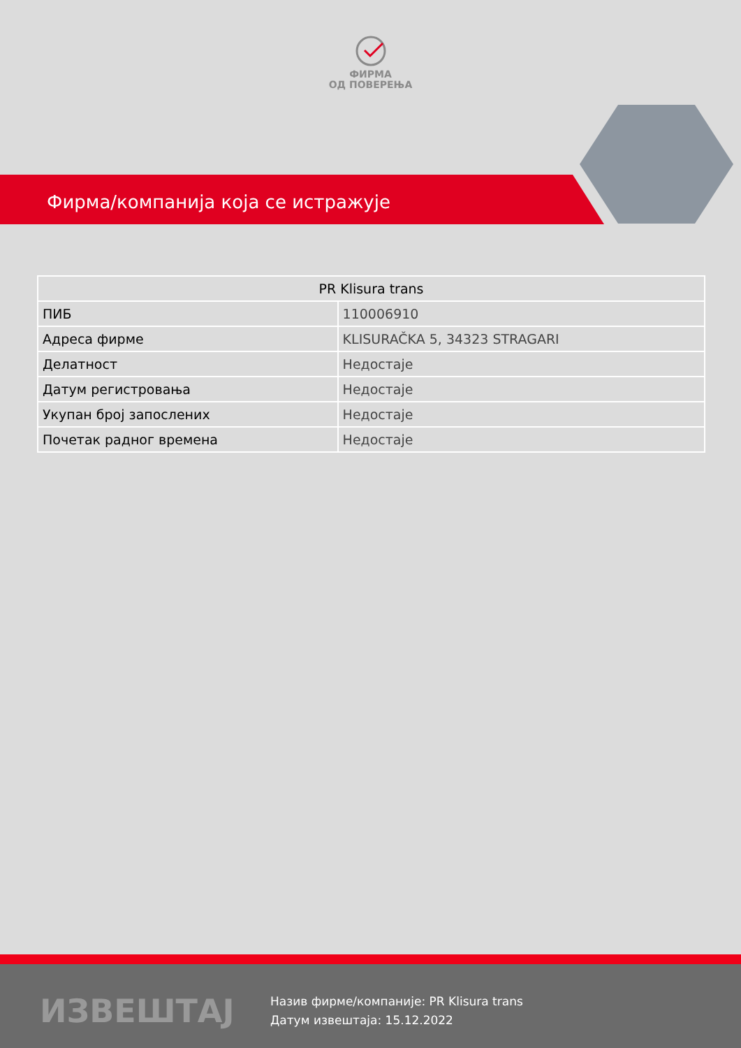ФИРМА
ОД ПОВЕРЕЊА
Фирма/компанија која се истражује
| PR Klisura trans | |
| --- | --- |
| ПИБ | 110006910 |
| Адреса фирме | KLISURAČKA 5, 34323 STRAGARI |
| Делатност | Недостаје |
| Датум регистровања | Недостаје |
| Укупан број запослених | Недостаје |
| Почетак радног времена | Недостаје |
ИЗВЕШТАЈ
Назив фирме/компаније: PR Klisura trans
Датум извештаја: 15.12.2022